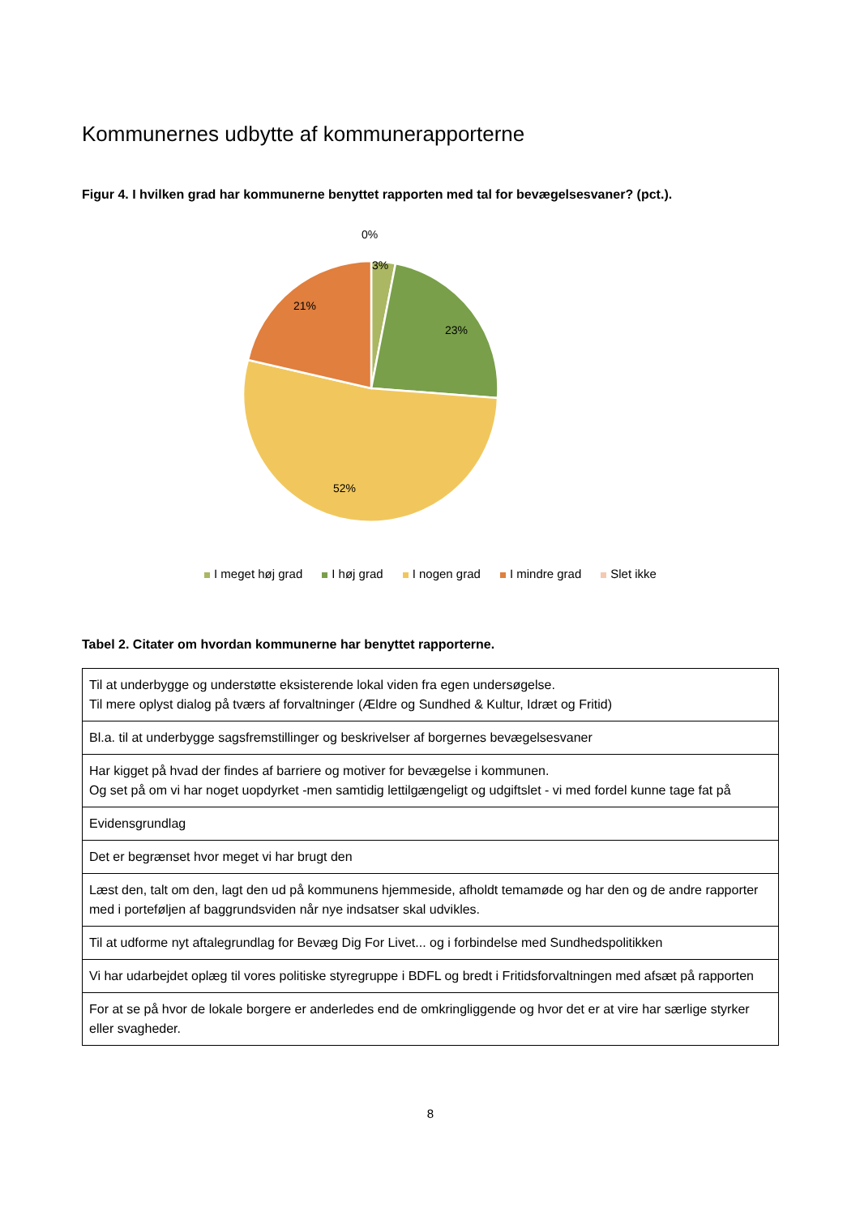Kommunernes udbytte af kommunerapporterne
Figur 4. I hvilken grad har kommunerne benyttet rapporten med tal for bevægelsesvaner? (pct.).
0%
3%
23%
21%
52%
I meget høj grad I høj grad I nogen grad I mindre grad Slet ikke
Tabel 2. Citater om hvordan kommunerne har benyttet rapporterne.
| Til at underbygge og understøtte eksisterende lokal viden fra egen undersøgelse. Til mere oplyst dialog på tværs af forvaltninger (Ældre og Sundhed & Kultur, Idræt og Fritid) |
| Bl.a. til at underbygge sagsfremstillinger og beskrivelser af borgernes bevægelsesvaner |
| Har kigget på hvad der findes af barriere og motiver for bevægelse i kommunen. Og set på om vi har noget uopdyrket -men samtidig lettilgængeligt og udgiftslet - vi med fordel kunne tage fat på |
| Evidensgrundlag |
| Det er begrænset hvor meget vi har brugt den |
| Læst den, talt om den, lagt den ud på kommunens hjemmeside, afholdt temamøde og har den og de andre rapporter med i porteføljen af baggrundsviden når nye indsatser skal udvikles. |
| Til at udforme nyt aftalegrundlag for Bevæg Dig For Livet... og i forbindelse med Sundhedspolitikken |
| Vi har udarbejdet oplæg til vores politiske styregruppe i BDFL og bredt i Fritidsforvaltningen med afsæt på rapporten |
| For at se på hvor de lokale borgere er anderledes end de omkringliggende og hvor det er at vire har særlige styrker eller svagheder. |
8